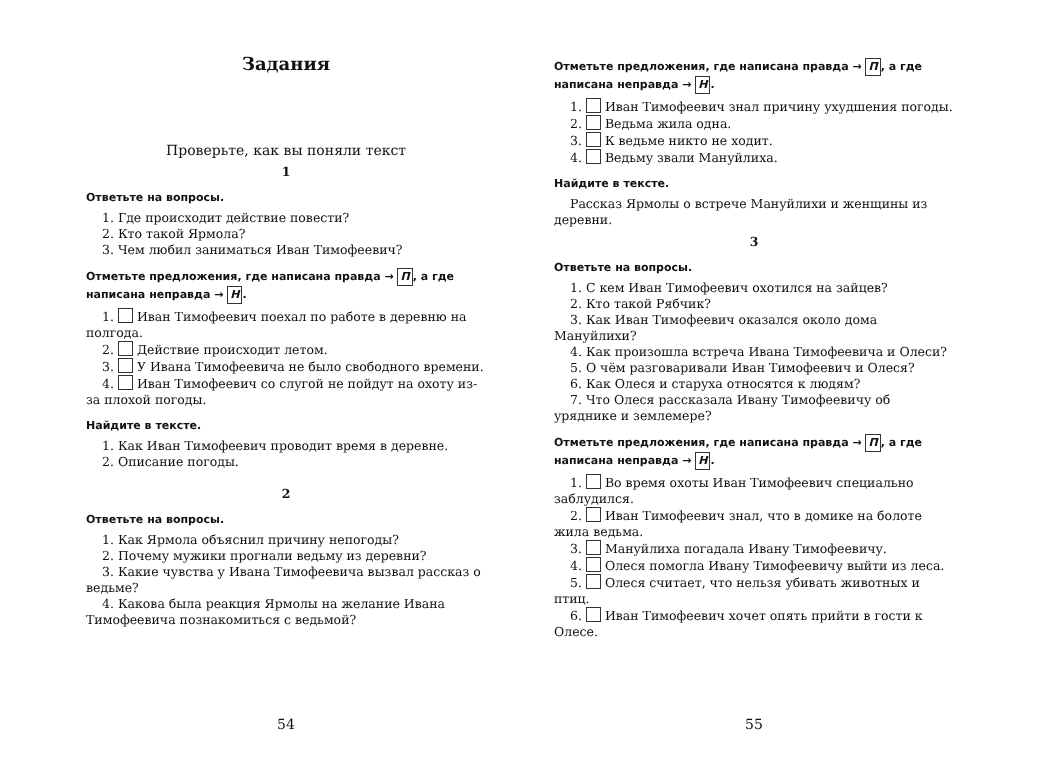Задания
Проверьте, как вы поняли текст
1
Ответьте на вопросы.
1. Где происходит действие повести?
2. Кто такой Ярмола?
3. Чем любил заниматься Иван Тимофеевич?
Отметьте предложения, где написана правда → П, а где написана неправда → Н.
1. Иван Тимофеевич поехал по работе в деревню на полгода.
2. Действие происходит летом.
3. У Ивана Тимофеевича не было свободного времени.
4. Иван Тимофеевич со слугой не пойдут на охоту из-за плохой погоды.
Найдите в тексте.
1. Как Иван Тимофеевич проводит время в деревне.
2. Описание погоды.
2
Ответьте на вопросы.
1. Как Ярмола объяснил причину непогоды?
2. Почему мужики прогнали ведьму из деревни?
3. Какие чувства у Ивана Тимофеевича вызвал рассказ о ведьме?
4. Какова была реакция Ярмолы на желание Ивана Тимофеевича познакомиться с ведьмой?
54
Отметьте предложения, где написана правда → П, а где написана неправда → Н.
1. Иван Тимофеевич знал причину ухудшения погоды.
2. Ведьма жила одна.
3. К ведьме никто не ходит.
4. Ведьму звали Мануйлиха.
Найдите в тексте.
Рассказ Ярмолы о встрече Мануйлихи и женщины из деревни.
3
Ответьте на вопросы.
1. С кем Иван Тимофеевич охотился на зайцев?
2. Кто такой Рябчик?
3. Как Иван Тимофеевич оказался около дома Мануйлихи?
4. Как произошла встреча Ивана Тимофеевича и Олеси?
5. О чём разговаривали Иван Тимофеевич и Олеся?
6. Как Олеся и старуха относятся к людям?
7. Что Олеся рассказала Ивану Тимофеевичу об уряднике и землемере?
Отметьте предложения, где написана правда → П, а где написана неправда → Н.
1. Во время охоты Иван Тимофеевич специально заблудился.
2. Иван Тимофеевич знал, что в домике на болоте жила ведьма.
3. Мануйлиха погадала Ивану Тимофеевичу.
4. Олеся помогла Ивану Тимофеевичу выйти из леса.
5. Олеся считает, что нельзя убивать животных и птиц.
6. Иван Тимофеевич хочет опять прийти в гости к Олесе.
55